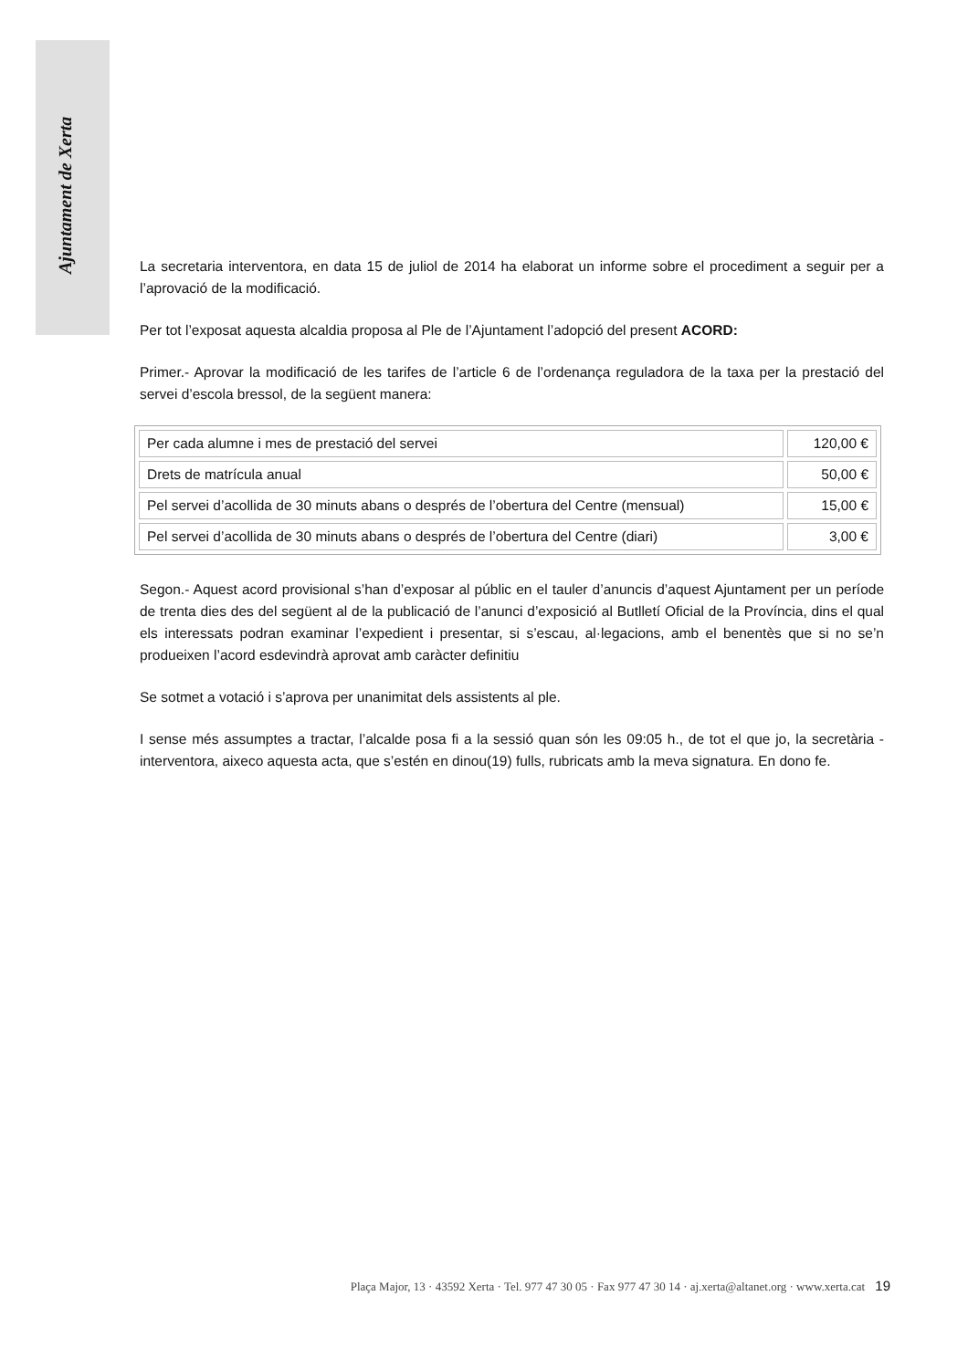Ajuntament de Xerta
La secretaria interventora, en data 15 de juliol de 2014 ha elaborat un informe sobre el procediment a seguir per a l’aprovació de la modificació.
Per tot l’exposat aquesta alcaldia proposa al Ple de l’Ajuntament l’adopció del present ACORD:
Primer.- Aprovar la modificació de les tarifes de l’article 6 de l’ordenança reguladora de la taxa per la prestació del servei d’escola bressol, de la següent manera:
| Per cada alumne i mes de prestació del servei | 120,00 € |
| Drets de matrícula anual | 50,00 € |
| Pel servei d’acollida de 30 minuts abans o després de l’obertura del Centre (mensual) | 15,00 € |
| Pel servei d’acollida de 30 minuts abans o després de l’obertura del Centre (diari) | 3,00 € |
Segon.- Aquest acord provisional s’han d’exposar al públic en el tauler d’anuncis d’aquest Ajuntament per un període de trenta dies des del següent al de la publicació de l’anunci d’exposició al Butlletí Oficial de la Província, dins el qual els interessats podran examinar l’expedient i presentar, si s’escau, al·legacions, amb el benentès que si no se’n produeixen l’acord esdevindrà aprovat amb caràcter definitiu
Se sotmet a votació i s’aprova per unanimitat dels assistents al ple.
I sense més assumptes a tractar, l’alcalde posa fi a la sessió quan són les 09:05 h., de tot el que jo, la secretària - interventora, aixeco aquesta acta, que s’estén en dinou(19) fulls, rubricats amb la meva signatura. En dono fe.
Plaça Major, 13 · 43592 Xerta · Tel. 977 47 30 05 · Fax 977 47 30 14 · aj.xerta@altanet.org · www.xerta.cat 19